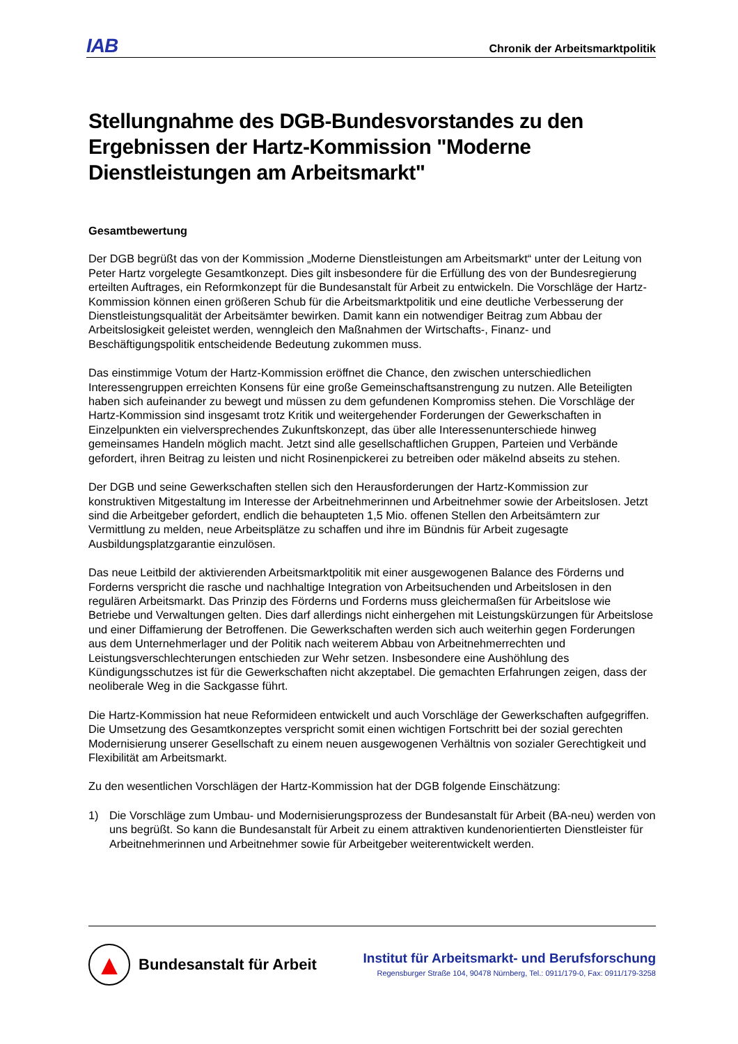IAB
Chronik der Arbeitsmarktpolitik
Stellungnahme des DGB-Bundesvorstandes zu den Ergebnissen der Hartz-Kommission "Moderne Dienstleistungen am Arbeitsmarkt"
Gesamtbewertung
Der DGB begrüßt das von der Kommission „Moderne Dienstleistungen am Arbeitsmarkt“ unter der Leitung von Peter Hartz vorgelegte Gesamtkonzept. Dies gilt insbesondere für die Erfüllung des von der Bundesregierung erteilten Auftrages, ein Reformkonzept für die Bundesanstalt für Arbeit zu entwickeln. Die Vorschläge der Hartz-Kommission können einen größeren Schub für die Arbeitsmarktpolitik und eine deutliche Verbesserung der Dienstleistungsqualität der Arbeitsämter bewirken. Damit kann ein notwendiger Beitrag zum Abbau der Arbeitslosigkeit geleistet werden, wenngleich den Maßnahmen der Wirtschafts-, Finanz- und Beschäftigungspolitik entscheidende Bedeutung zukommen muss.
Das einstimmige Votum der Hartz-Kommission eröffnet die Chance, den zwischen unterschiedlichen Interessengruppen erreichten Konsens für eine große Gemeinschaftsanstrengung zu nutzen. Alle Beteiligten haben sich aufeinander zu bewegt und müssen zu dem gefundenen Kompromiss stehen. Die Vorschläge der Hartz-Kommission sind insgesamt trotz Kritik und weitergehender Forderungen der Gewerkschaften in Einzelpunkten ein vielversprechendes Zukunftskonzept, das über alle Interessenunterschiede hinweg gemeinsames Handeln möglich macht. Jetzt sind alle gesellschaftlichen Gruppen, Parteien und Verbände gefordert, ihren Beitrag zu leisten und nicht Rosinenpickerei zu betreiben oder mäkelnd abseits zu stehen.
Der DGB und seine Gewerkschaften stellen sich den Herausforderungen der Hartz-Kommission zur konstruktiven Mitgestaltung im Interesse der Arbeitnehmerinnen und Arbeitnehmer sowie der Arbeitslosen. Jetzt sind die Arbeitgeber gefordert, endlich die behaupteten 1,5 Mio. offenen Stellen den Arbeitsämtern zur Vermittlung zu melden, neue Arbeitsplätze zu schaffen und ihre im Bündnis für Arbeit zugesagte Ausbildungsplatzgarantie einzulösen.
Das neue Leitbild der aktivierenden Arbeitsmarktpolitik mit einer ausgewogenen Balance des Förderns und Forderns verspricht die rasche und nachhaltige Integration von Arbeitsuchenden und Arbeitslosen in den regulären Arbeitsmarkt. Das Prinzip des Förderns und Forderns muss gleichermaßen für Arbeitslose wie Betriebe und Verwaltungen gelten. Dies darf allerdings nicht einhergehen mit Leistungskürzungen für Arbeitslose und einer Diffamierung der Betroffenen. Die Gewerkschaften werden sich auch weiterhin gegen Forderungen aus dem Unternehmerlager und der Politik nach weiterem Abbau von Arbeitnehmerrechten und Leistungsverschlechterungen entschieden zur Wehr setzen. Insbesondere eine Aushöhlung des Kündigungsschutzes ist für die Gewerkschaften nicht akzeptabel. Die gemachten Erfahrungen zeigen, dass der neoliberale Weg in die Sackgasse führt.
Die Hartz-Kommission hat neue Reformideen entwickelt und auch Vorschläge der Gewerkschaften aufgegriffen. Die Umsetzung des Gesamtkonzeptes verspricht somit einen wichtigen Fortschritt bei der sozial gerechten Modernisierung unserer Gesellschaft zu einem neuen ausgewogenen Verhältnis von sozialer Gerechtigkeit und Flexibilität am Arbeitsmarkt.
Zu den wesentlichen Vorschlägen der Hartz-Kommission hat der DGB folgende Einschätzung:
1) Die Vorschläge zum Umbau- und Modernisierungsprozess der Bundesanstalt für Arbeit (BA-neu) werden von uns begrüßt. So kann die Bundesanstalt für Arbeit zu einem attraktiven kundenorientierten Dienstleister für Arbeitnehmerinnen und Arbeitnehmer sowie für Arbeitgeber weiterentwickelt werden.
▲
Bundesanstalt für Arbeit
Institut für Arbeitsmarkt- und Berufsforschung
Regensburger Straße 104, 90478 Nürnberg, Tel.: 0911/179-0, Fax: 0911/179-3258